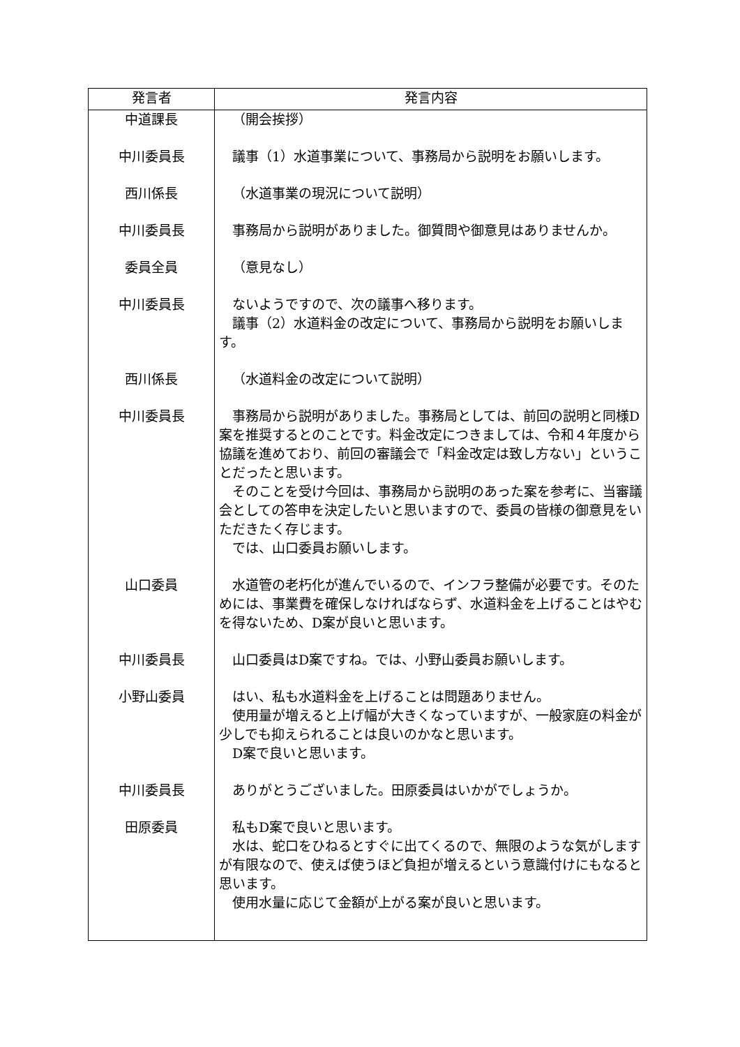| 発言者 | 発言内容 |
| --- | --- |
| 中道課長 | （開会挨拶） |
| 中川委員長 | 議事（1）水道事業について、事務局から説明をお願いします。 |
| 西川係長 | （水道事業の現況について説明） |
| 中川委員長 | 事務局から説明がありました。御質問や御意見はありませんか。 |
| 委員全員 | （意見なし） |
| 中川委員長 | ないようですので、次の議事へ移ります。 議事（2）水道料金の改定について、事務局から説明をお願いします。 |
| 西川係長 | （水道料金の改定について説明） |
| 中川委員長 | 事務局から説明がありました。事務局としては、前回の説明と同様D案を推奨するとのことです。料金改定につきましては、令和４年度から協議を進めており、前回の審議会で「料金改定は致し方ない」ということだったと思います。 そのことを受け今回は、事務局から説明のあった案を参考に、当審議会としての答申を決定したいと思いますので、委員の皆様の御意見をいただきたく存じます。 では、山口委員お願いします。 |
| 山口委員 | 水道管の老朽化が進んでいるので、インフラ整備が必要です。そのためには、事業費を確保しなければならず、水道料金を上げることはやむを得ないため、D案が良いと思います。 |
| 中川委員長 | 山口委員はD案ですね。では、小野山委員お願いします。 |
| 小野山委員 | はい、私も水道料金を上げることは問題ありません。 使用量が増えると上げ幅が大きくなっていますが、一般家庭の料金が少しでも抑えられることは良いのかなと思います。 D案で良いと思います。 |
| 中川委員長 | ありがとうございました。田原委員はいかがでしょうか。 |
| 田原委員 | 私もD案で良いと思います。 水は、蛇口をひねるとすぐに出てくるので、無限のような気がしますが有限なので、使えば使うほど負担が増えるという意識付けにもなると思います。 使用水量に応じて金額が上がる案が良いと思います。 |